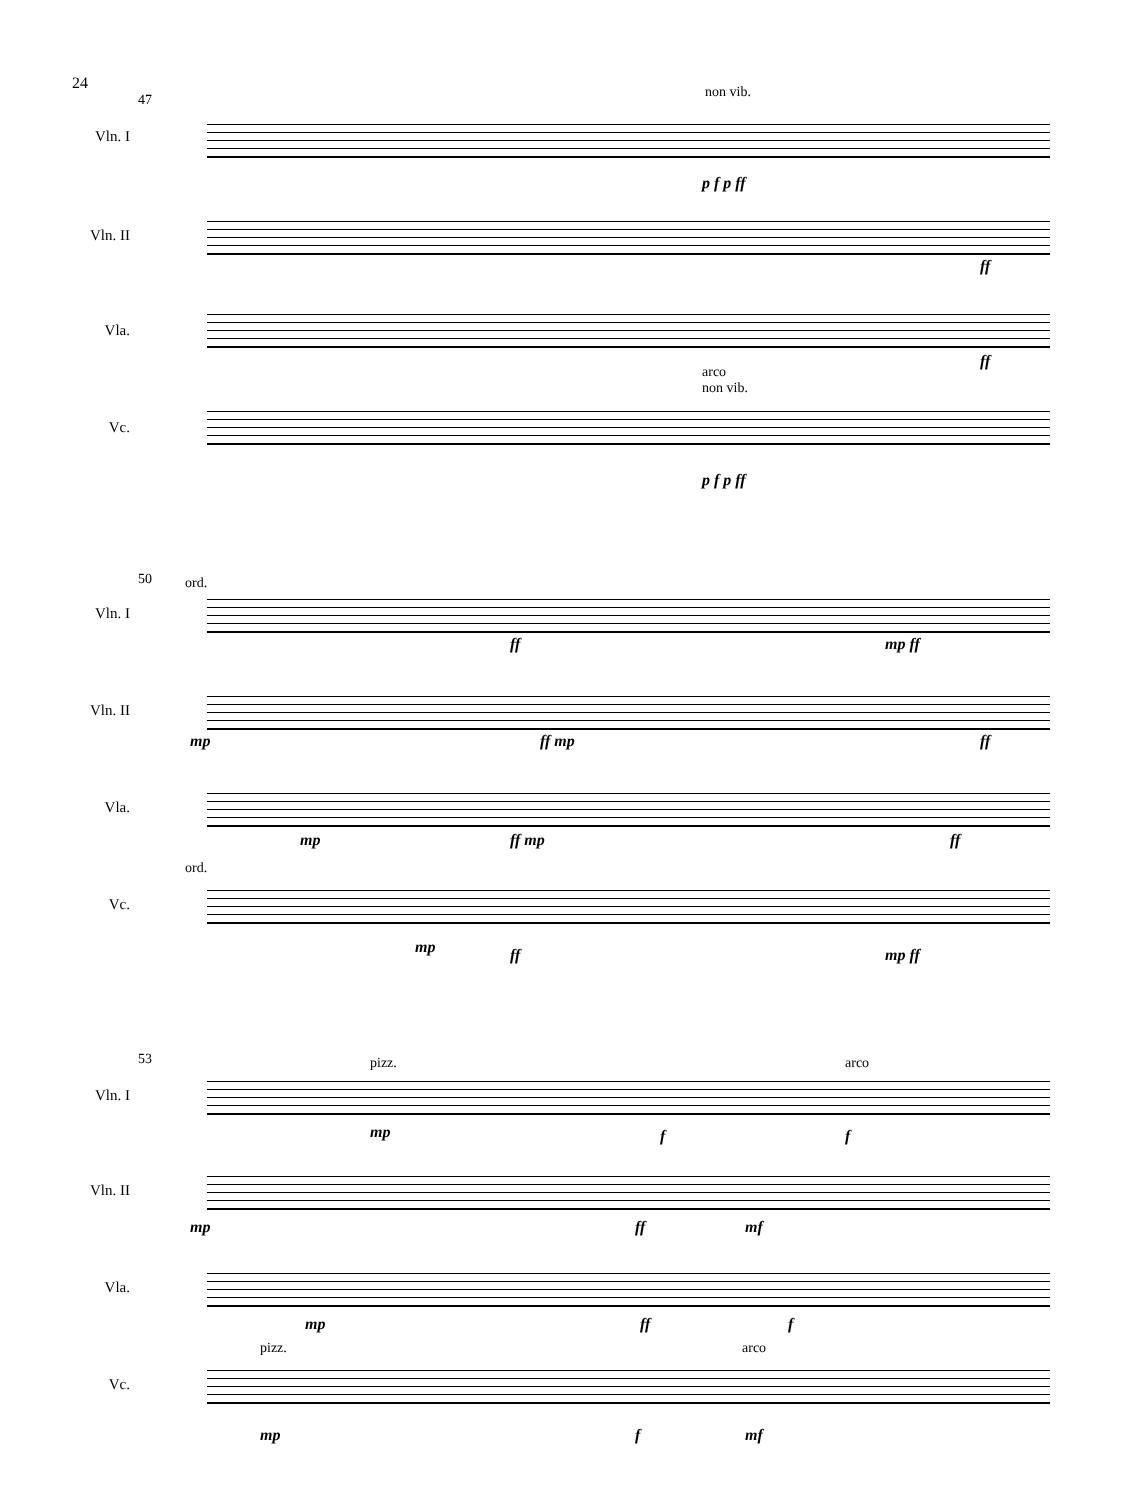24
47 non vib.
Vln. I
p f p ff
Vln. II
ff
Vla.
ff
arco
non vib.
Vc.
p f p ff
50 ord.
Vln. I
ff mp ff
Vln. II
mp ff mp ff
Vla.
mp ff mp ff
Vc.
ord.
mp ff mp ff
53 pizz. arco
Vln. I
mp f f
Vln. II
mp ff mf
Vla.
mp ff f
Vc.
pizz. arco
mp f mf